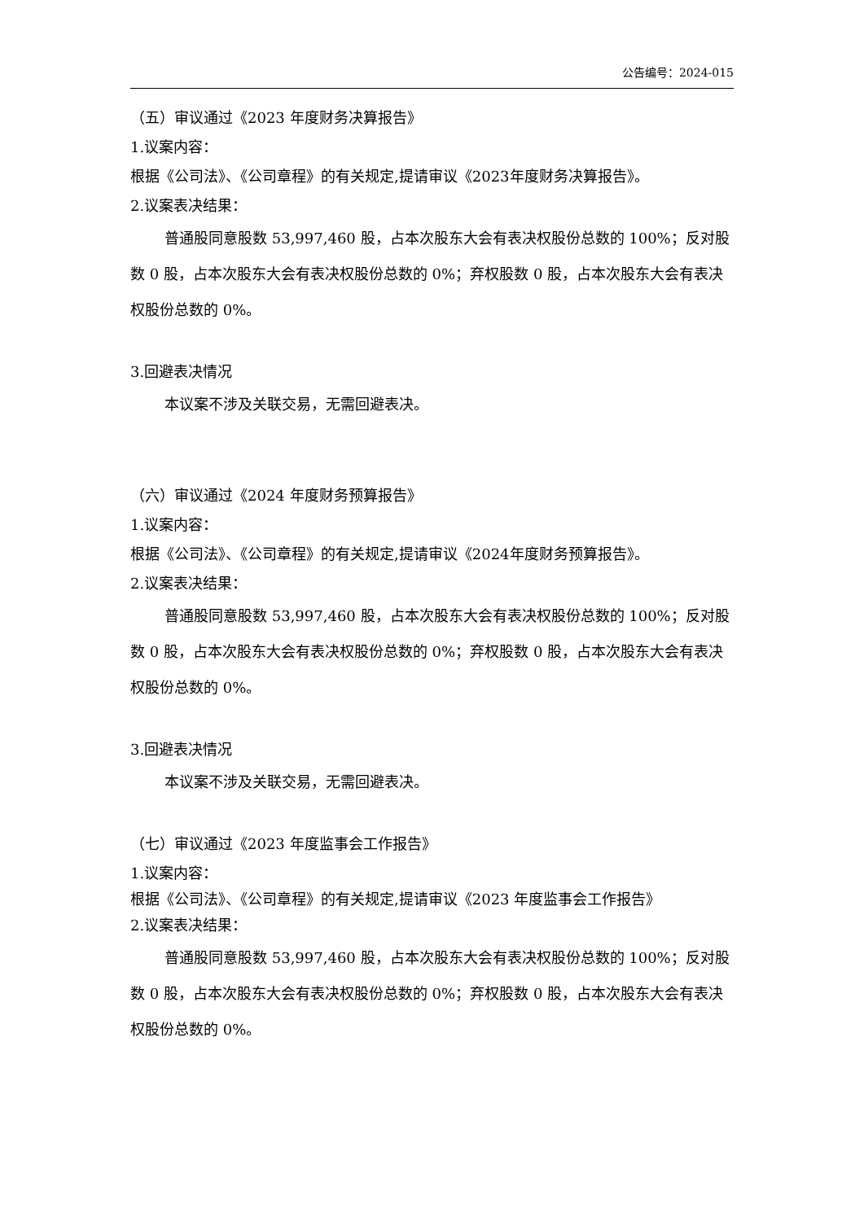公告编号：2024-015
（五）审议通过《2023 年度财务决算报告》
1.议案内容：
根据《公司法》、《公司章程》的有关规定,提请审议《2023年度财务决算报告》。
2.议案表决结果：
普通股同意股数 53,997,460 股，占本次股东大会有表决权股份总数的 100%；反对股数 0 股，占本次股东大会有表决权股份总数的 0%；弃权股数 0 股，占本次股东大会有表决权股份总数的 0%。
3.回避表决情况
本议案不涉及关联交易，无需回避表决。
（六）审议通过《2024 年度财务预算报告》
1.议案内容：
根据《公司法》、《公司章程》的有关规定,提请审议《2024年度财务预算报告》。
2.议案表决结果：
普通股同意股数 53,997,460 股，占本次股东大会有表决权股份总数的 100%；反对股数 0 股，占本次股东大会有表决权股份总数的 0%；弃权股数 0 股，占本次股东大会有表决权股份总数的 0%。
3.回避表决情况
本议案不涉及关联交易，无需回避表决。
（七）审议通过《2023 年度监事会工作报告》
1.议案内容：
根据《公司法》、《公司章程》的有关规定,提请审议《2023 年度监事会工作报告》
2.议案表决结果：
普通股同意股数 53,997,460 股，占本次股东大会有表决权股份总数的 100%；反对股数 0 股，占本次股东大会有表决权股份总数的 0%；弃权股数 0 股，占本次股东大会有表决权股份总数的 0%。